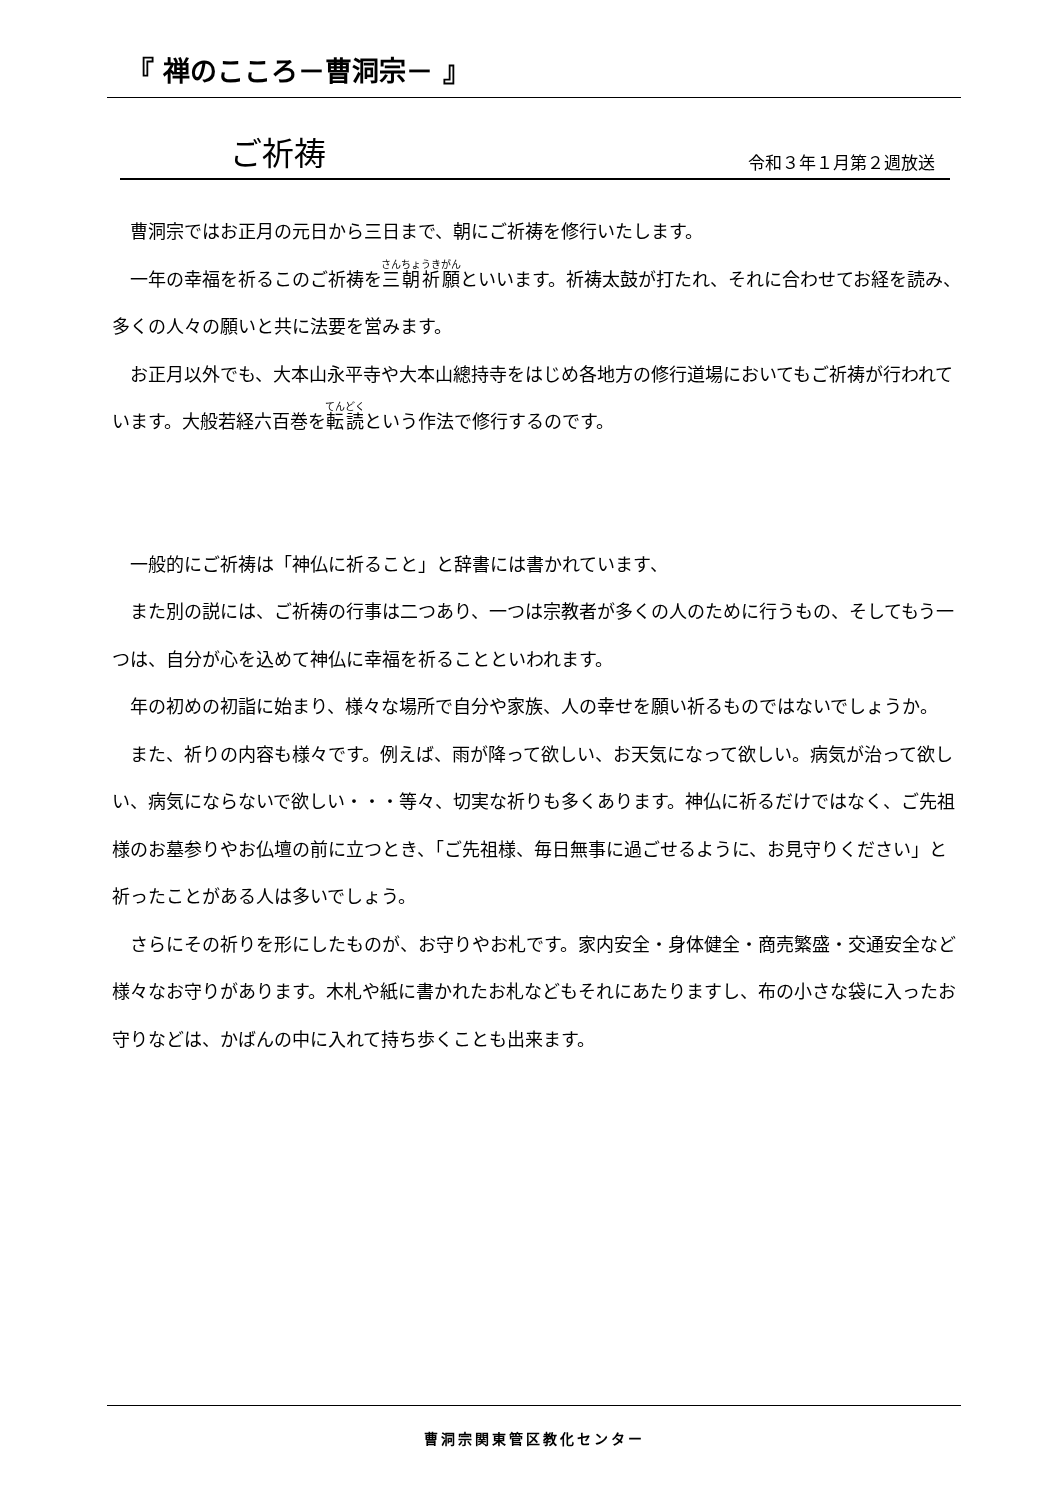『 禅のこころ－曹洞宗－ 』
ご祈祷
令和３年１月第２週放送
　曹洞宗ではお正月の元日から三日まで、朝にご祈祷を修行いたします。
　一年の幸福を祈るこのご祈祷を三朝祈願といいます。祈祷太鼓が打たれ、それに合わせてお経を読み、多くの人々の願いと共に法要を営みます。
　お正月以外でも、大本山永平寺や大本山總持寺をはじめ各地方の修行道場においてもご祈祷が行われています。大般若経六百巻を転読という作法で修行するのです。
　一般的にご祈祷は「神仏に祈ること」と辞書には書かれています、
　また別の説には、ご祈祷の行事は二つあり、一つは宗教者が多くの人のために行うもの、そしてもう一つは、自分が心を込めて神仏に幸福を祈ることといわれます。
　年の初めの初詣に始まり、様々な場所で自分や家族、人の幸せを願い祈るものではないでしょうか。
　また、祈りの内容も様々です。例えば、雨が降って欲しい、お天気になって欲しい。病気が治って欲しい、病気にならないで欲しい・・・等々、切実な祈りも多くあります。神仏に祈るだけではなく、ご先祖様のお墓参りやお仏壇の前に立つとき、「ご先祖様、毎日無事に過ごせるように、お見守りください」と祈ったことがある人は多いでしょう。
　さらにその祈りを形にしたものが、お守りやお札です。家内安全・身体健全・商売繁盛・交通安全など様々なお守りがあります。木札や紙に書かれたお札などもそれにあたりますし、布の小さな袋に入ったお守りなどは、かばんの中に入れて持ち歩くことも出来ます。
曹洞宗関東管区教化センター